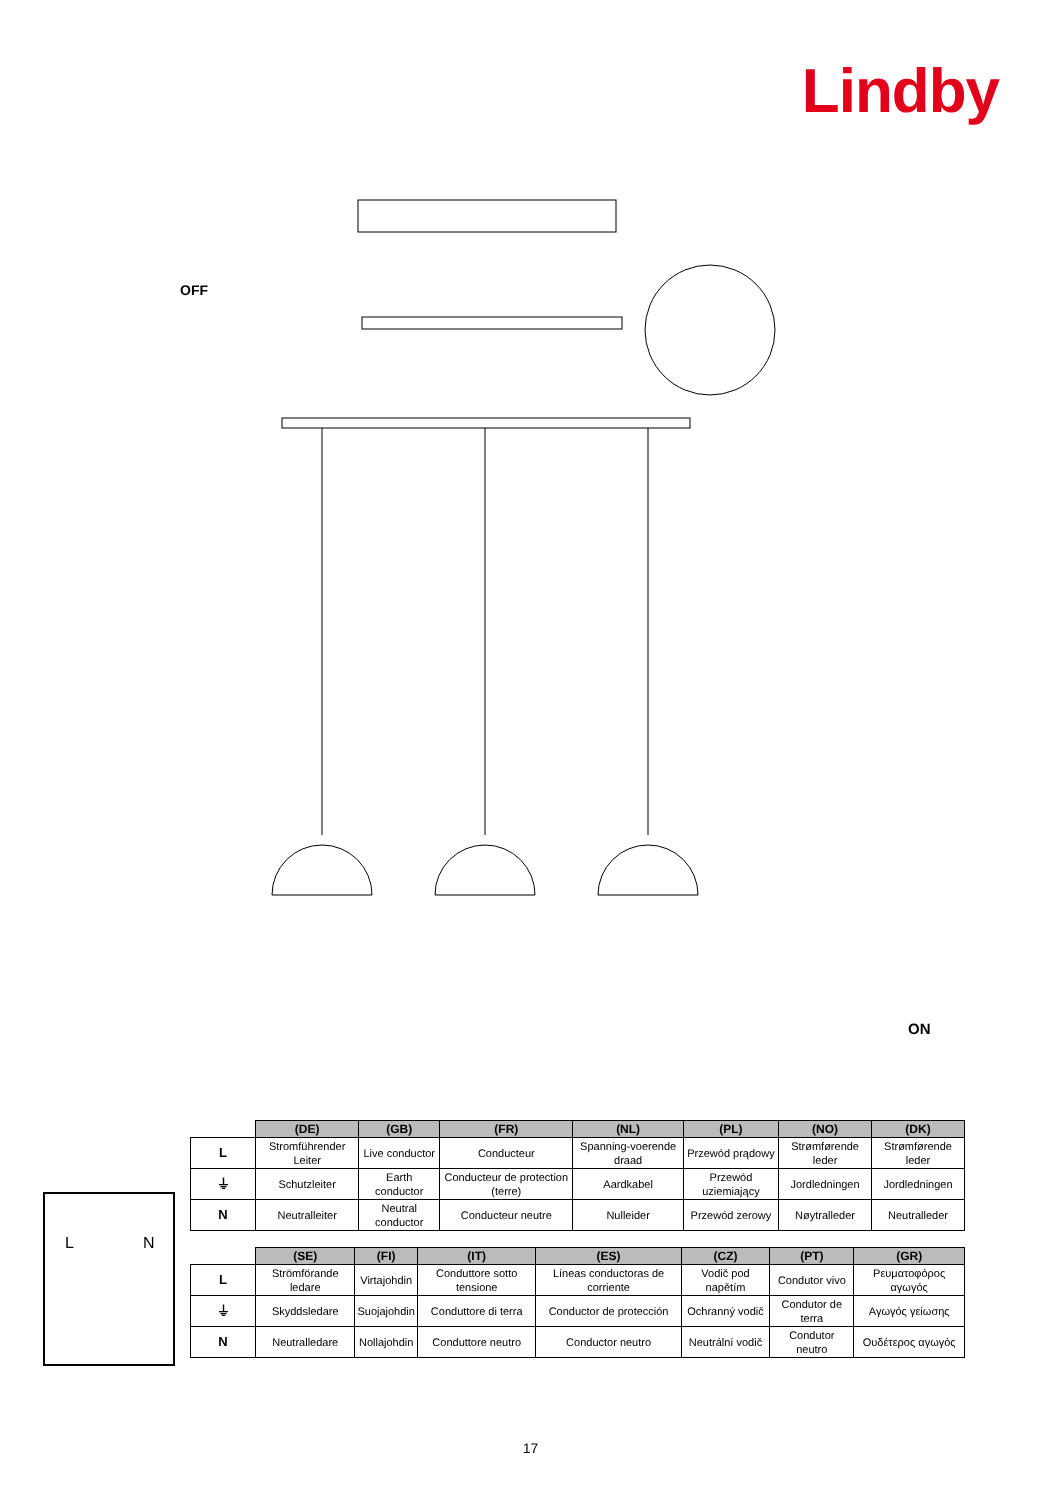Lindby
OFF
ON
L N
| | (DE) | (GB) | (FR) | (NL) | (PL) | (NO) | (DK) |
| --- | --- | --- | --- | --- | --- | --- | --- |
| L | Stromführender Leiter | Live conductor | Conducteur | Spanning-voerende draad | Przewód prądowy | Strømførende leder | Strømførende leder |
| ⏚ | Schutzleiter | Earth conductor | Conducteur de protection (terre) | Aardkabel | Przewód uziemiający | Jordledningen | Jordledningen |
| N | Neutralleiter | Neutral conductor | Conducteur neutre | Nulleider | Przewód zerowy | Nøytralleder | Neutralleder |
| | (SE) | (FI) | (IT) | (ES) | (CZ) | (PT) | (GR) |
| --- | --- | --- | --- | --- | --- | --- | --- |
| L | Strömförande ledare | Virtajohdin | Conduttore sotto tensione | Líneas conductoras de corriente | Vodič pod napětím | Condutor vivo | Ρευματοφόρος αγωγός |
| ⏚ | Skyddsledare | Suojajohdin | Conduttore di terra | Conductor de protección | Ochranný vodič | Condutor de terra | Αγωγός γείωσης |
| N | Neutralledare | Nollajohdin | Conduttore neutro | Conductor neutro | Neutrální vodič | Condutor neutro | Ουδέτερος αγωγός |
17